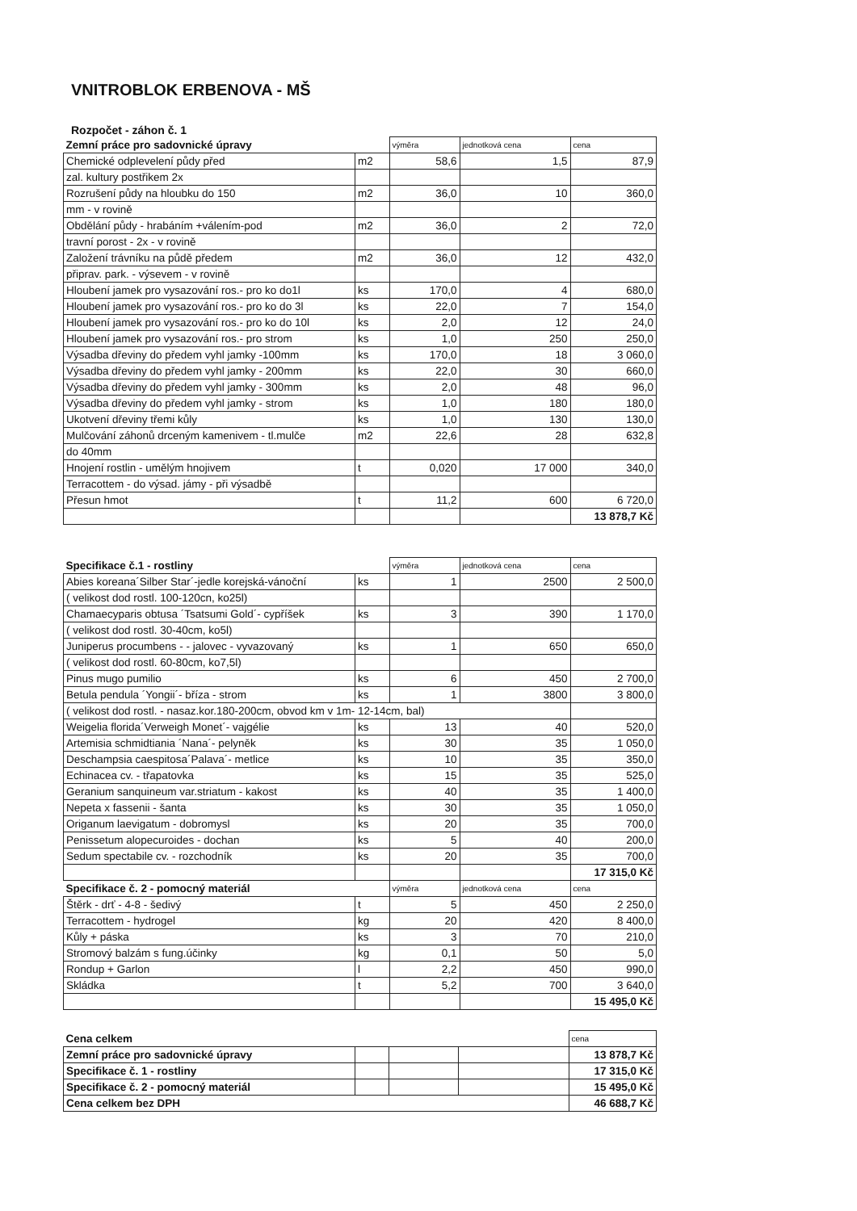VNITROBLOK ERBENOVA - MŠ
Rozpočet - záhon č. 1
| Zemní práce pro sadovnické úpravy | | výměra | jednotková cena | cena |
| --- | --- | --- | --- | --- |
| Chemické odplevelení půdy před | m2 | 58,6 | 1,5 | 87,9 |
| zal. kultury postřikem 2x | | | | |
| Rozrušení půdy na hloubku do 150 | m2 | 36,0 | 10 | 360,0 |
| mm - v rovině | | | | |
| Obdělání půdy - hrabáním +válením-pod | m2 | 36,0 | 2 | 72,0 |
| travní porost - 2x - v rovině | | | | |
| Založení trávníku na půdě předem | m2 | 36,0 | 12 | 432,0 |
| připrav. park. - výsevem - v rovině | | | | |
| Hloubení jamek pro vysazování ros.- pro ko do1l | ks | 170,0 | 4 | 680,0 |
| Hloubení jamek pro vysazování ros.- pro ko do 3l | ks | 22,0 | 7 | 154,0 |
| Hloubení jamek pro vysazování ros.- pro ko do 10l | ks | 2,0 | 12 | 24,0 |
| Hloubení jamek pro vysazování ros.- pro strom | ks | 1,0 | 250 | 250,0 |
| Výsadba dřeviny do předem vyhl jamky -100mm | ks | 170,0 | 18 | 3 060,0 |
| Výsadba dřeviny do předem vyhl jamky - 200mm | ks | 22,0 | 30 | 660,0 |
| Výsadba dřeviny do předem vyhl jamky - 300mm | ks | 2,0 | 48 | 96,0 |
| Výsadba dřeviny do předem vyhl jamky - strom | ks | 1,0 | 180 | 180,0 |
| Ukotvení dřeviny třemi kůly | ks | 1,0 | 130 | 130,0 |
| Mulčování záhonů drceným kamenivem - tl.mulče | m2 | 22,6 | 28 | 632,8 |
| do 40mm | | | | |
| Hnojení rostlin - umělým hnojivem | t | 0,020 | 17 000 | 340,0 |
| Terracottem - do výsad. jámy - při výsadbě | | | | |
| Přesun hmot | t | 11,2 | 600 | 6 720,0 |
| | | | | 13 878,7 Kč |
| Specifikace č.1 - rostliny | | výměra | jednotková cena | cena |
| --- | --- | --- | --- | --- |
| Abies koreana´Silber Star´-jedle korejská-vánoční | ks | 1 | 2500 | 2 500,0 |
| ( velikost dod rostl. 100-120cn, ko25l) | | | | |
| Chamaecyparis obtusa ´Tsatsumi Gold´- cypříšek | ks | 3 | 390 | 1 170,0 |
| ( velikost dod rostl. 30-40cm, ko5l) | | | | |
| Juniperus procumbens - - jalovec - vyvazovaný | ks | 1 | 650 | 650,0 |
| ( velikost dod rostl. 60-80cm, ko7,5l) | | | | |
| Pinus mugo pumilio | ks | 6 | 450 | 2 700,0 |
| Betula pendula ´Yongii´- bříza - strom | ks | 1 | 3800 | 3 800,0 |
| ( velikost dod rostl. - nasaz.kor.180-200cm, obvod km v 1m- 12-14cm, bal) | | | | |
| Weigelia florida´Verweigh Monet´- vajgélie | ks | 13 | 40 | 520,0 |
| Artemisia schmidtiania ´Nana´- pelyněk | ks | 30 | 35 | 1 050,0 |
| Deschampsia caespitosa´Palava´- metlice | ks | 10 | 35 | 350,0 |
| Echinacea cv. - třapatovka | ks | 15 | 35 | 525,0 |
| Geranium sanquineum var.striatum - kakost | ks | 40 | 35 | 1 400,0 |
| Nepeta x fassenii - šanta | ks | 30 | 35 | 1 050,0 |
| Origanum laevigatum - dobromysl | ks | 20 | 35 | 700,0 |
| Penissetum alopecuroides - dochan | ks | 5 | 40 | 200,0 |
| Sedum spectabile cv. - rozchodník | ks | 20 | 35 | 700,0 |
| | | | | 17 315,0 Kč |
| Specifikace č. 2 - pomocný materiál | | výměra | jednotková cena | cena |
| Štěrk - drť - 4-8 - šedivý | t | 5 | 450 | 2 250,0 |
| Terracottem - hydrogel | kg | 20 | 420 | 8 400,0 |
| Kůly + páska | ks | 3 | 70 | 210,0 |
| Stromový balzám s fung.účinky | kg | 0,1 | 50 | 5,0 |
| Rondup + Garlon | l | 2,2 | 450 | 990,0 |
| Skládka | t | 5,2 | 700 | 3 640,0 |
| | | | | 15 495,0 Kč |
| Cena celkem | | | | cena |
| --- | --- | --- | --- | --- |
| Zemní práce pro sadovnické úpravy | | | | 13 878,7 Kč |
| Specifikace č. 1 - rostliny | | | | 17 315,0 Kč |
| Specifikace č. 2 - pomocný materiál | | | | 15 495,0 Kč |
| Cena celkem bez DPH | | | | 46 688,7 Kč |